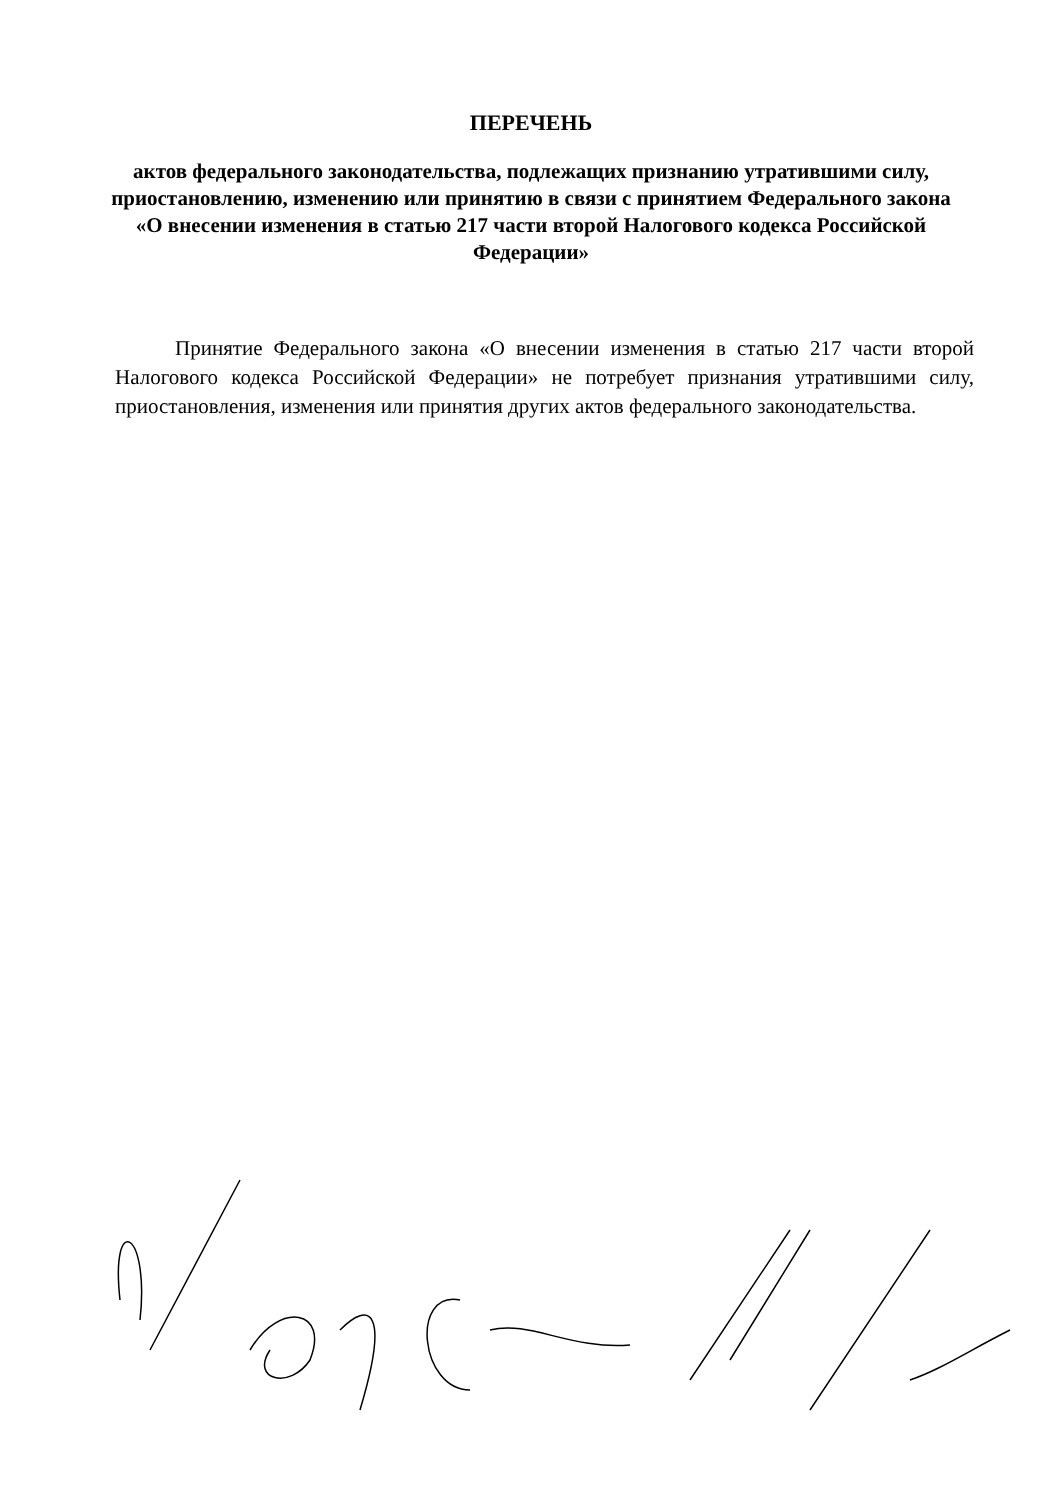ПЕРЕЧЕНЬ
актов федерального законодательства, подлежащих признанию утратившими силу, приостановлению, изменению или принятию в связи с принятием Федерального закона «О внесении изменения в статью 217 части второй Налогового кодекса Российской Федерации»
Принятие Федерального закона «О внесении изменения в статью 217 части второй Налогового кодекса Российской Федерации» не потребует признания утратившими силу, приостановления, изменения или принятия других актов федерального законодательства.